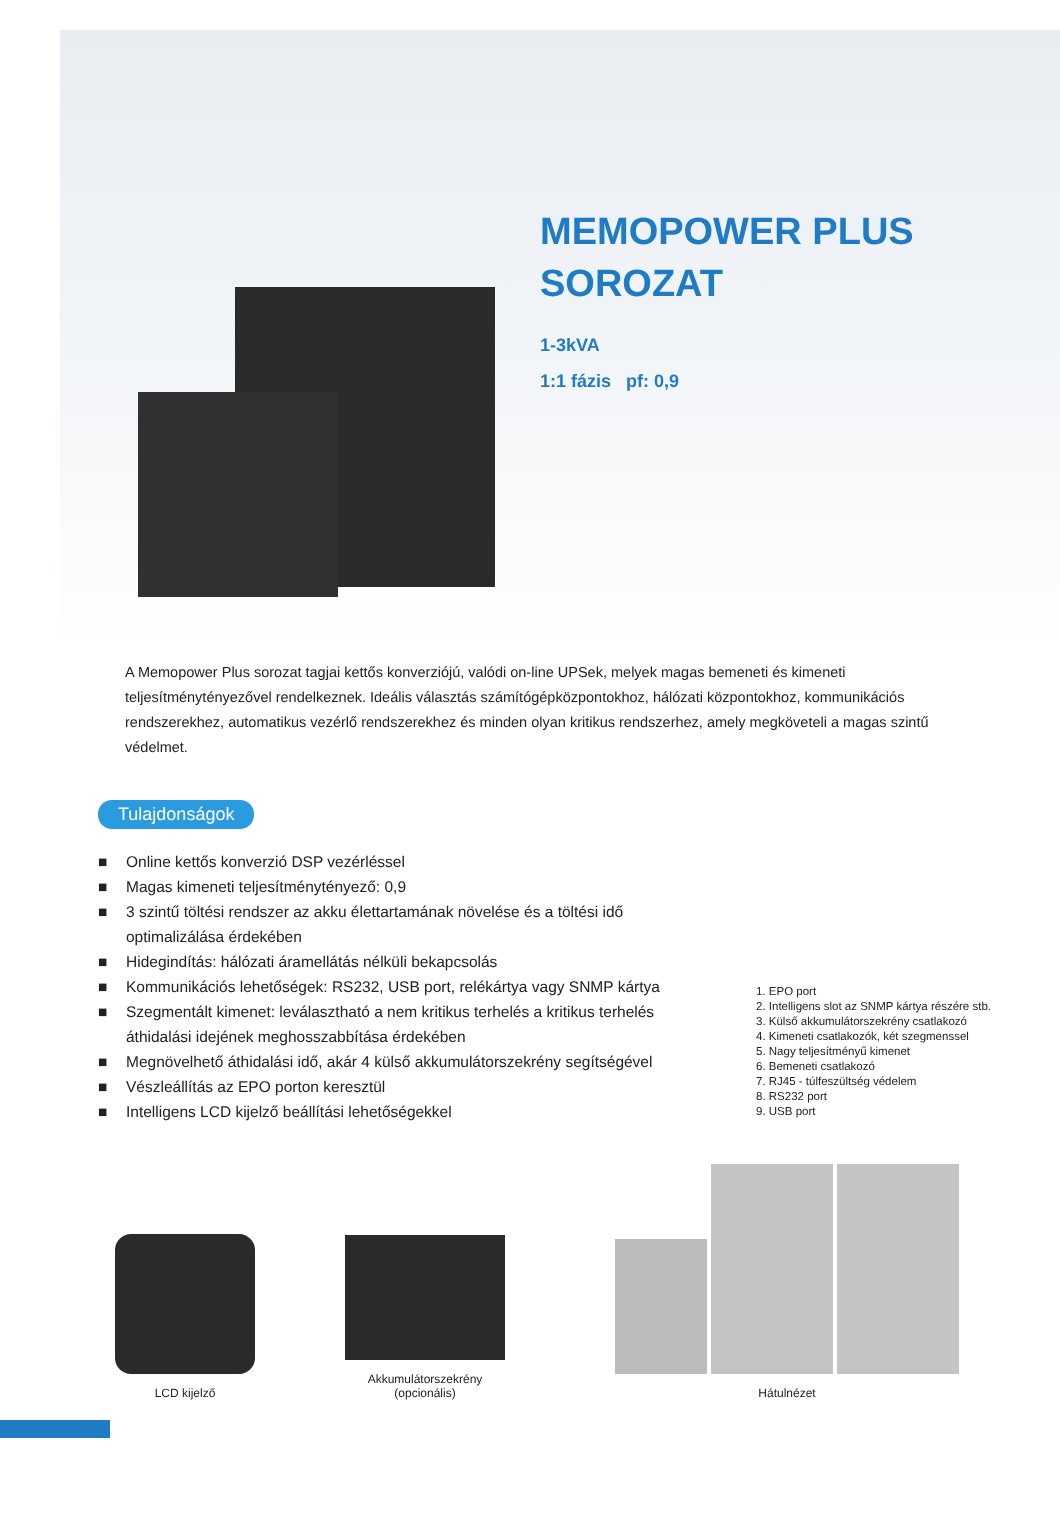MEMOPOWER PLUS
SOROZAT
1-3kVA
1:1 fázis pf: 0,9
A Memopower Plus sorozat tagjai kettős konverziójú, valódi on-line UPSek, melyek magas bemeneti és kimeneti teljesítménytényezővel rendelkeznek. Ideális választás számítógépközpontokhoz, hálózati központokhoz, kommunikációs rendszerekhez, automatikus vezérlő rendszerekhez és minden olyan kritikus rendszerhez, amely megköveteli a magas szintű védelmet.
Tulajdonságok
■ Online kettős konverzió DSP vezérléssel
■ Magas kimeneti teljesítménytényező: 0,9
■ 3 szintű töltési rendszer az akku élettartamának növelése és a töltési idő optimalizálása érdekében
■ Hidegindítás: hálózati áramellátás nélküli bekapcsolás
■ Kommunikációs lehetőségek: RS232, USB port, relékártya vagy SNMP kártya
■ Szegmentált kimenet: leválasztható a nem kritikus terhelés a kritikus terhelés áthidalási idejének meghosszabbítása érdekében
■ Megnövelhető áthidalási idő, akár 4 külső akkumulátorszekrény segítségével
■ Vészleállítás az EPO porton keresztül
■ Intelligens LCD kijelző beállítási lehetőségekkel
1. EPO port
2. Intelligens slot az SNMP kártya részére stb.
3. Külső akkumulátorszekrény csatlakozó
4. Kimeneti csatlakozók, két szegmenssel
5. Nagy teljesítményű kimenet
6. Bemeneti csatlakozó
7. RJ45 - túlfeszültség védelem
8. RS232 port
9. USB port
LCD kijelző
Akkumulátorszekrény
(opcionális)
Hátulnézet